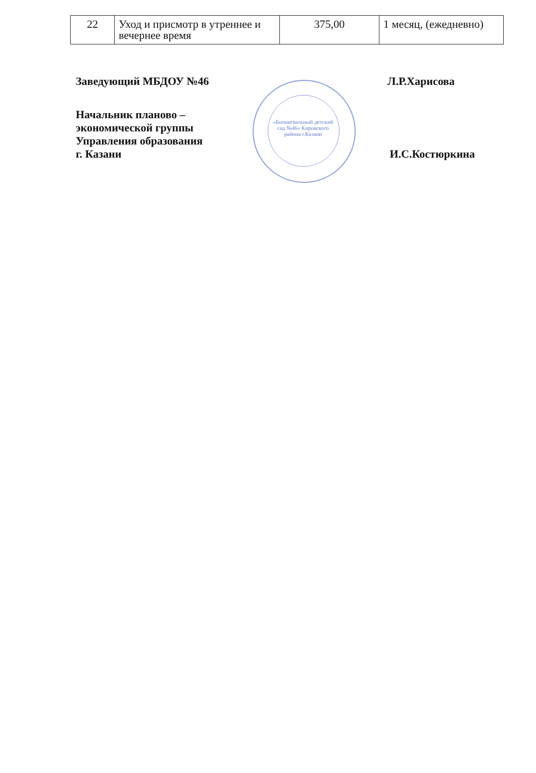| 22 | Уход и присмотр в утреннее и вечернее время | 375,00 | 1 месяц, (ежедневно) |
«Билингвальный детский сад №46» Кировского района г.Казани
Заведующий МБДОУ №46 Л.Р.Харисова
Начальник планово –
экономической группы
Управления образования
г. Казани И.С.Костюркина